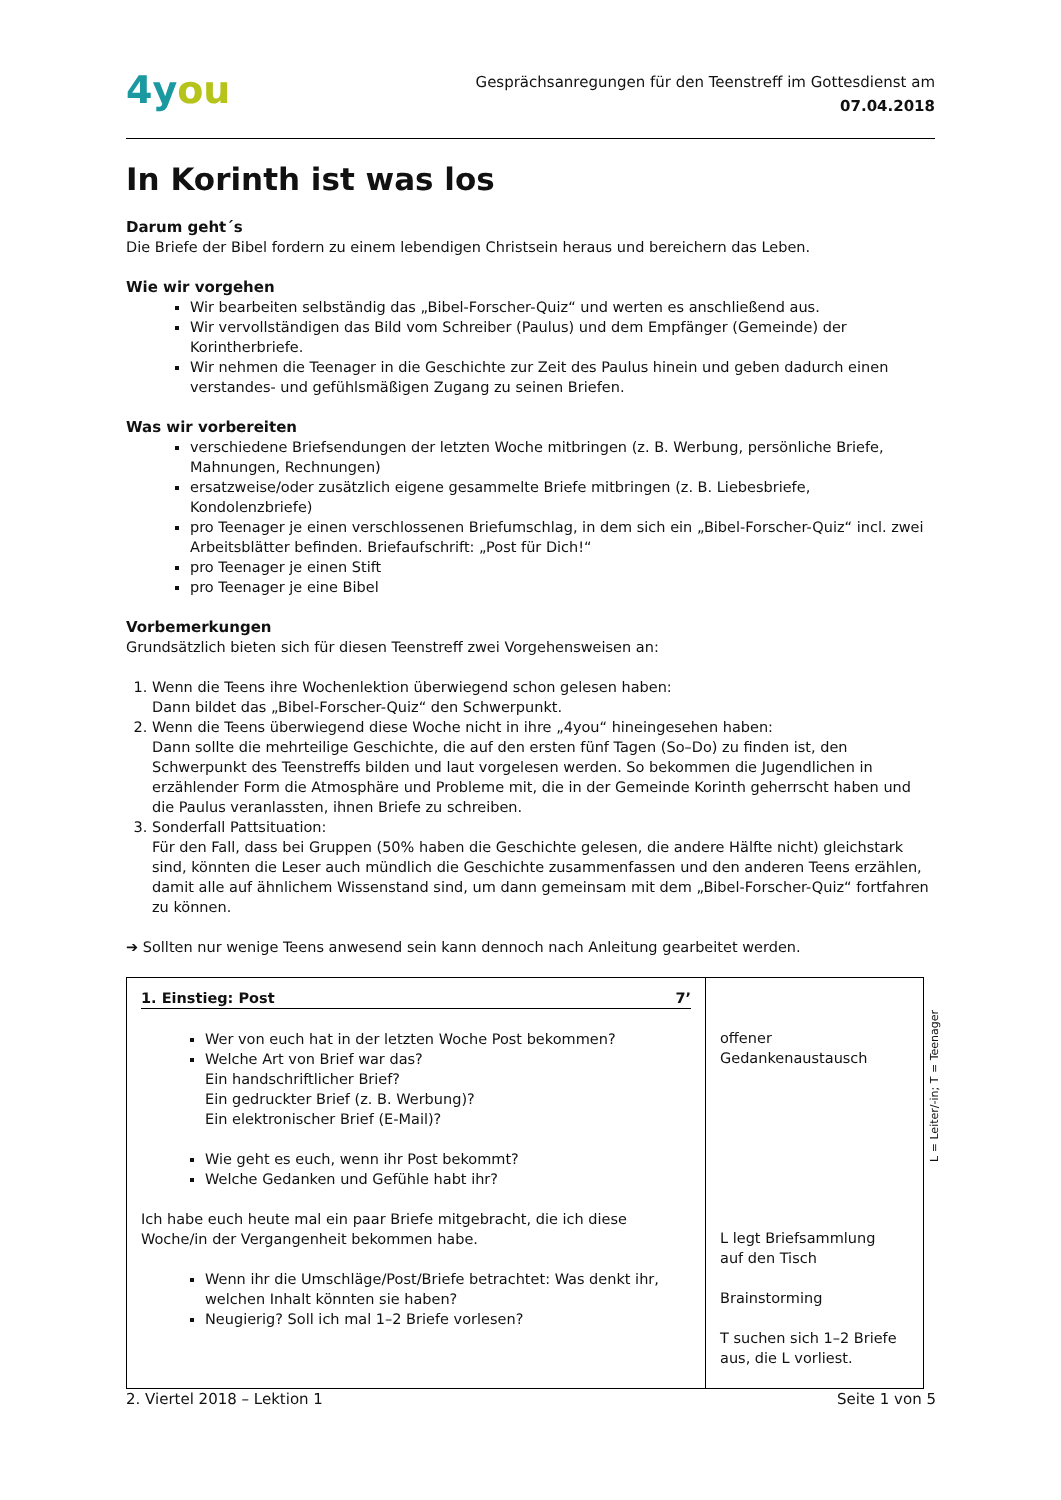4you
Gesprächsanregungen für den Teenstreff im Gottesdienst am
07.04.2018
In Korinth ist was los
Darum geht´s
Die Briefe der Bibel fordern zu einem lebendigen Christsein heraus und bereichern das Leben.
Wie wir vorgehen
Wir bearbeiten selbständig das „Bibel-Forscher-Quiz“ und werten es anschließend aus.
Wir vervollständigen das Bild vom Schreiber (Paulus) und dem Empfänger (Gemeinde) der Korintherbriefe.
Wir nehmen die Teenager in die Geschichte zur Zeit des Paulus hinein und geben dadurch einen verstandes- und gefühlsmäßigen Zugang zu seinen Briefen.
Was wir vorbereiten
verschiedene Briefsendungen der letzten Woche mitbringen (z. B. Werbung, persönliche Briefe, Mahnungen, Rechnungen)
ersatzweise/oder zusätzlich eigene gesammelte Briefe mitbringen (z. B. Liebesbriefe, Kondolenzbriefe)
pro Teenager je einen verschlossenen Briefumschlag, in dem sich ein „Bibel-Forscher-Quiz“ incl. zwei Arbeitsblätter befinden. Briefaufschrift: „Post für Dich!“
pro Teenager je einen Stift
pro Teenager je eine Bibel
Vorbemerkungen
Grundsätzlich bieten sich für diesen Teenstreff zwei Vorgehensweisen an:
1. Wenn die Teens ihre Wochenlektion überwiegend schon gelesen haben:
Dann bildet das „Bibel-Forscher-Quiz“ den Schwerpunkt.
2. Wenn die Teens überwiegend diese Woche nicht in ihre „4you“ hineingesehen haben:
Dann sollte die mehrteilige Geschichte, die auf den ersten fünf Tagen (So–Do) zu finden ist, den Schwerpunkt des Teenstreffs bilden und laut vorgelesen werden. So bekommen die Jugendlichen in erzählender Form die Atmosphäre und Probleme mit, die in der Gemeinde Korinth geherrscht haben und die Paulus veranlassten, ihnen Briefe zu schreiben.
3. Sonderfall Pattsituation:
Für den Fall, dass bei Gruppen (50% haben die Geschichte gelesen, die andere Hälfte nicht) gleichstark sind, könnten die Leser auch mündlich die Geschichte zusammenfassen und den anderen Teens erzählen, damit alle auf ähnlichem Wissenstand sind, um dann gemeinsam mit dem „Bibel-Forscher-Quiz“ fortfahren zu können.
➔ Sollten nur wenige Teens anwesend sein kann dennoch nach Anleitung gearbeitet werden.
L = Leiter/-in; T = Teenager
| 1. Einstieg: Post 7’ Wer von euch hat in der letzten Woche Post bekommen? Welche Art von Brief war das? Ein handschriftlicher Brief? Ein gedruckter Brief (z. B. Werbung)? Ein elektronischer Brief (E-Mail)? Wie geht es euch, wenn ihr Post bekommt? Welche Gedanken und Gefühle habt ihr? Ich habe euch heute mal ein paar Briefe mitgebracht, die ich diese Woche/in der Vergangenheit bekommen habe. Wenn ihr die Umschläge/Post/Briefe betrachtet: Was denkt ihr, welchen Inhalt könnten sie haben? Neugierig? Soll ich mal 1–2 Briefe vorlesen? | offener Gedankenaustausch L legt Briefsammlung auf den Tisch Brainstorming T suchen sich 1–2 Briefe aus, die L vorliest. |
2. Viertel 2018 – Lektion 1 Seite 1 von 5